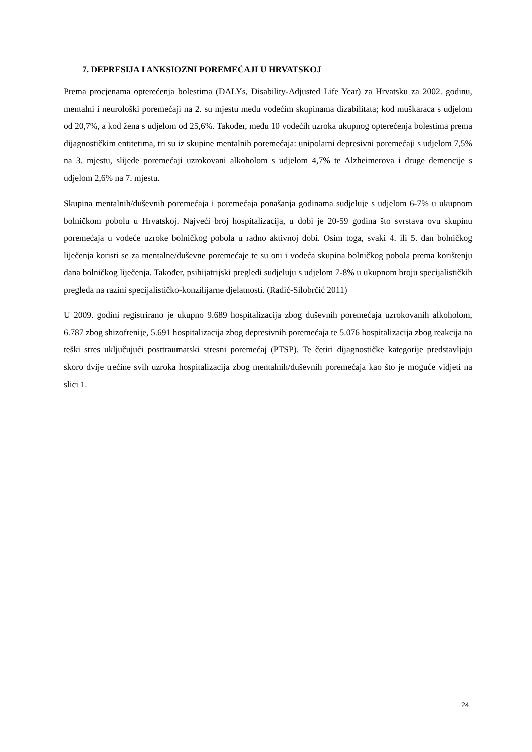7. DEPRESIJA I ANKSIOZNI POREMEĆAJI U HRVATSKOJ
Prema procjenama opterećenja bolestima (DALYs, Disability-Adjusted Life Year) za Hrvatsku za 2002. godinu, mentalni i neurološki poremećaji na 2. su mjestu među vodećim skupinama dizabilitata; kod muškaraca s udjelom od 20,7%, a kod žena s udjelom od 25,6%. Također, među 10 vodećih uzroka ukupnog opterećenja bolestima prema dijagnostičkim entitetima, tri su iz skupine mentalnih poremećaja: unipolarni depresivni poremećaji s udjelom 7,5% na 3. mjestu, slijede poremećaji uzrokovani alkoholom s udjelom 4,7% te Alzheimerova i druge demencije s udjelom 2,6% na 7. mjestu.
Skupina mentalnih/duševnih poremećaja i poremećaja ponašanja godinama sudjeluje s udjelom 6-7% u ukupnom bolničkom pobolu u Hrvatskoj. Najveći broj hospitalizacija, u dobi je 20-59 godina što svrstava ovu skupinu poremećaja u vodeće uzroke bolničkog pobola u radno aktivnoj dobi. Osim toga, svaki 4. ili 5. dan bolničkog liječenja koristi se za mentalne/duševne poremećaje te su oni i vodeća skupina bolničkog pobola prema korištenju dana bolničkog liječenja. Također, psihijatrijski pregledi sudjeluju s udjelom 7-8% u ukupnom broju specijalističkih pregleda na razini specijalističko-konzilijarne djelatnosti. (Radić-Silobrčić 2011)
U 2009. godini registrirano je ukupno 9.689 hospitalizacija zbog duševnih poremećaja uzrokovanih alkoholom, 6.787 zbog shizofrenije, 5.691 hospitalizacija zbog depresivnih poremećaja te 5.076 hospitalizacija zbog reakcija na teški stres uključujući posttraumatski stresni poremećaj (PTSP). Te četiri dijagnostičke kategorije predstavljaju skoro dvije trećine svih uzroka hospitalizacija zbog mentalnih/duševnih poremećaja kao što je moguće vidjeti na slici 1.
24